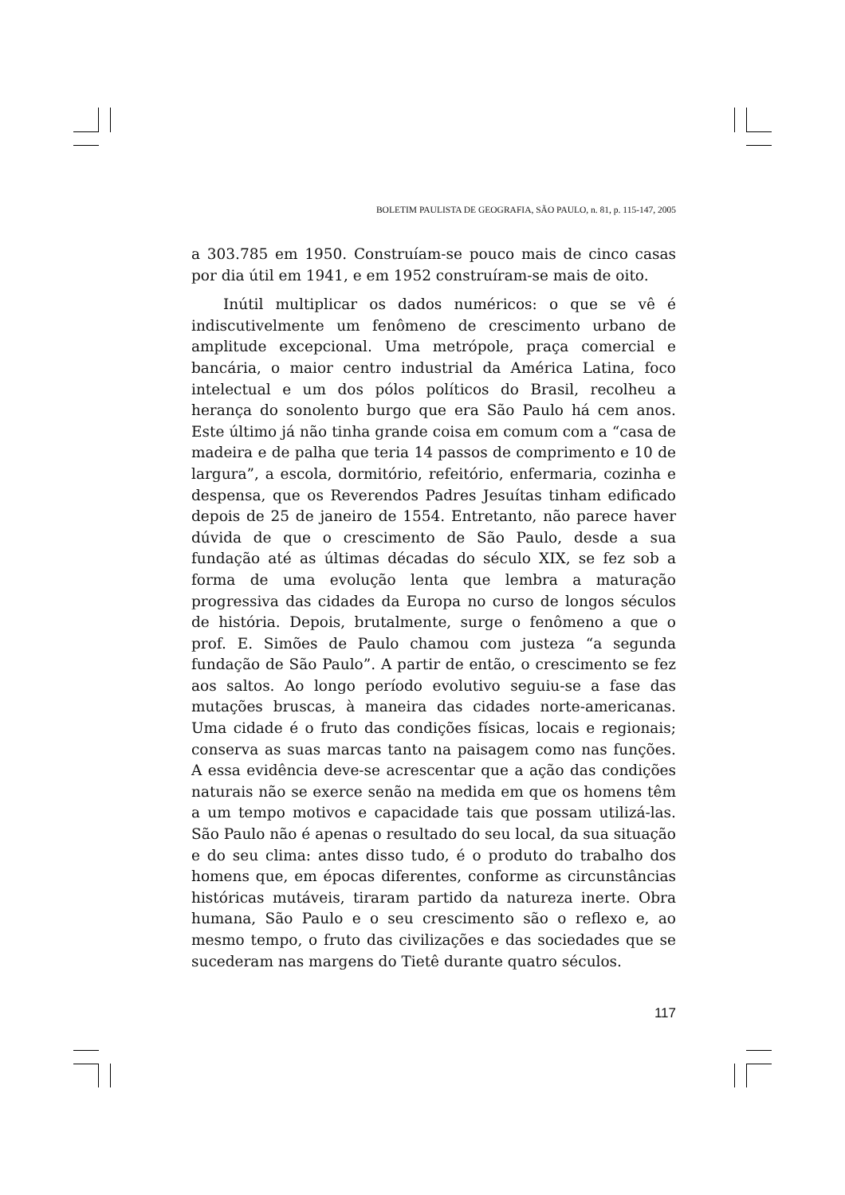BOLETIM PAULISTA DE GEOGRAFIA, SÃO PAULO, n. 81, p. 115-147, 2005
a 303.785 em 1950. Construíam-se pouco mais de cinco casas por dia útil em 1941, e em 1952 construíram-se mais de oito.
Inútil multiplicar os dados numéricos: o que se vê é indiscutivelmente um fenômeno de crescimento urbano de amplitude excepcional. Uma metrópole, praça comercial e bancária, o maior centro industrial da América Latina, foco intelectual e um dos pólos políticos do Brasil, recolheu a herança do sonolento burgo que era São Paulo há cem anos. Este último já não tinha grande coisa em comum com a “casa de madeira e de palha que teria 14 passos de comprimento e 10 de largura”, a escola, dormitório, refeitório, enfermaria, cozinha e despensa, que os Reverendos Padres Jesuítas tinham edificado depois de 25 de janeiro de 1554. Entretanto, não parece haver dúvida de que o crescimento de São Paulo, desde a sua fundação até as últimas décadas do século XIX, se fez sob a forma de uma evolução lenta que lembra a maturação progressiva das cidades da Europa no curso de longos séculos de história. Depois, brutalmente, surge o fenômeno a que o prof. E. Simões de Paulo chamou com justeza “a segunda fundação de São Paulo”. A partir de então, o crescimento se fez aos saltos. Ao longo período evolutivo seguiu-se a fase das mutações bruscas, à maneira das cidades norte-americanas. Uma cidade é o fruto das condições físicas, locais e regionais; conserva as suas marcas tanto na paisagem como nas funções. A essa evidência deve-se acrescentar que a ação das condições naturais não se exerce senão na medida em que os homens têm a um tempo motivos e capacidade tais que possam utilizá-las. São Paulo não é apenas o resultado do seu local, da sua situação e do seu clima: antes disso tudo, é o produto do trabalho dos homens que, em épocas diferentes, conforme as circunstâncias históricas mutáveis, tiraram partido da natureza inerte. Obra humana, São Paulo e o seu crescimento são o reflexo e, ao mesmo tempo, o fruto das civilizações e das sociedades que se sucederam nas margens do Tietê durante quatro séculos.
117